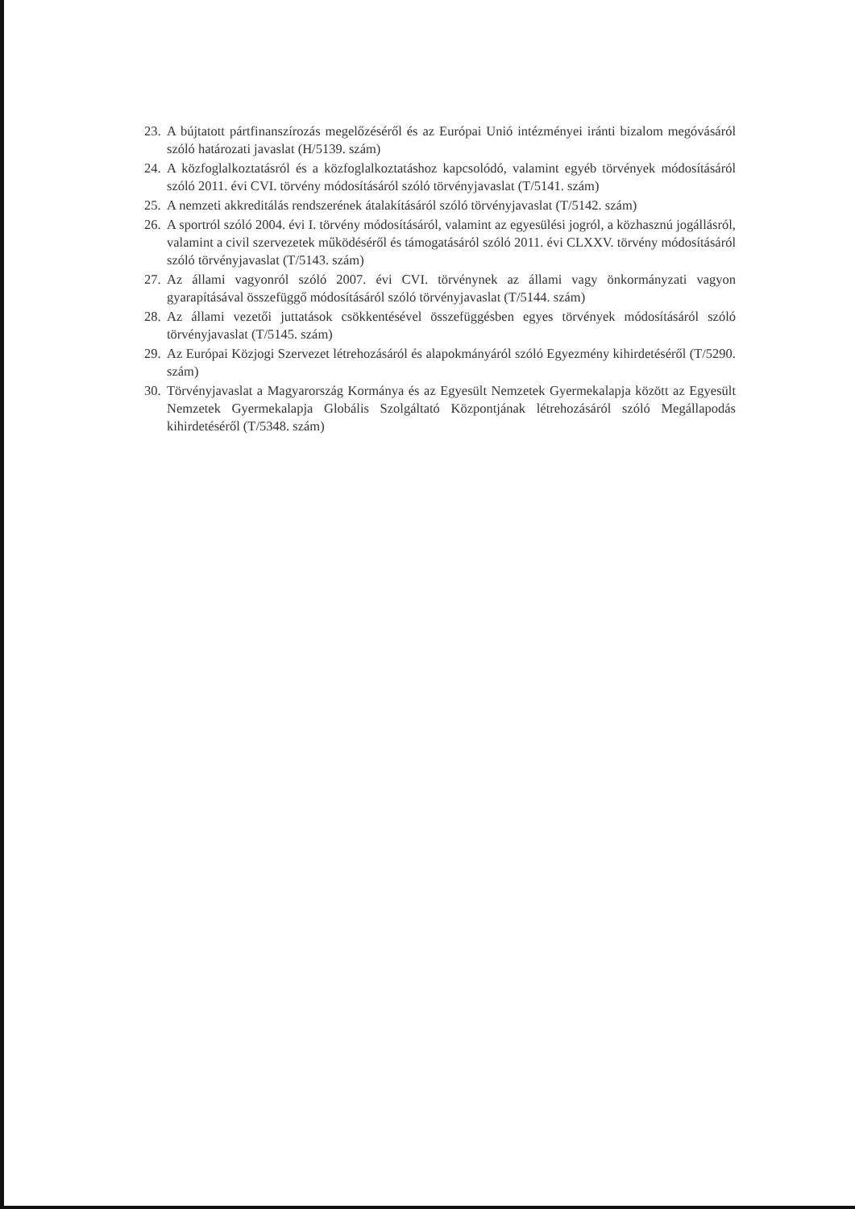23. A bújtatott pártfinanszírozás megelőzéséről és az Európai Unió intézményei iránti bizalom megóvásáról szóló határozati javaslat (H/5139. szám)
24. A közfoglalkoztatásról és a közfoglalkoztatáshoz kapcsolódó, valamint egyéb törvények módosításáról szóló 2011. évi CVI. törvény módosításáról szóló törvényjavaslat (T/5141. szám)
25. A nemzeti akkreditálás rendszerének átalakításáról szóló törvényjavaslat (T/5142. szám)
26. A sportról szóló 2004. évi I. törvény módosításáról, valamint az egyesülési jogról, a közhasznú jogállásról, valamint a civil szervezetek működéséről és támogatásáról szóló 2011. évi CLXXV. törvény módosításáról szóló törvényjavaslat (T/5143. szám)
27. Az állami vagyonról szóló 2007. évi CVI. törvénynek az állami vagy önkormányzati vagyon gyarapításával összefüggő módosításáról szóló törvényjavaslat (T/5144. szám)
28. Az állami vezetői juttatások csökkentésével összefüggésben egyes törvények módosításáról szóló törvényjavaslat (T/5145. szám)
29. Az Európai Közjogi Szervezet létrehozásáról és alapokmányáról szóló Egyezmény kihirdetéséről (T/5290. szám)
30. Törvényjavaslat a Magyarország Kormánya és az Egyesült Nemzetek Gyermekalapja között az Egyesült Nemzetek Gyermekalapja Globális Szolgáltató Központjának létrehozásáról szóló Megállapodás kihirdetéséről (T/5348. szám)